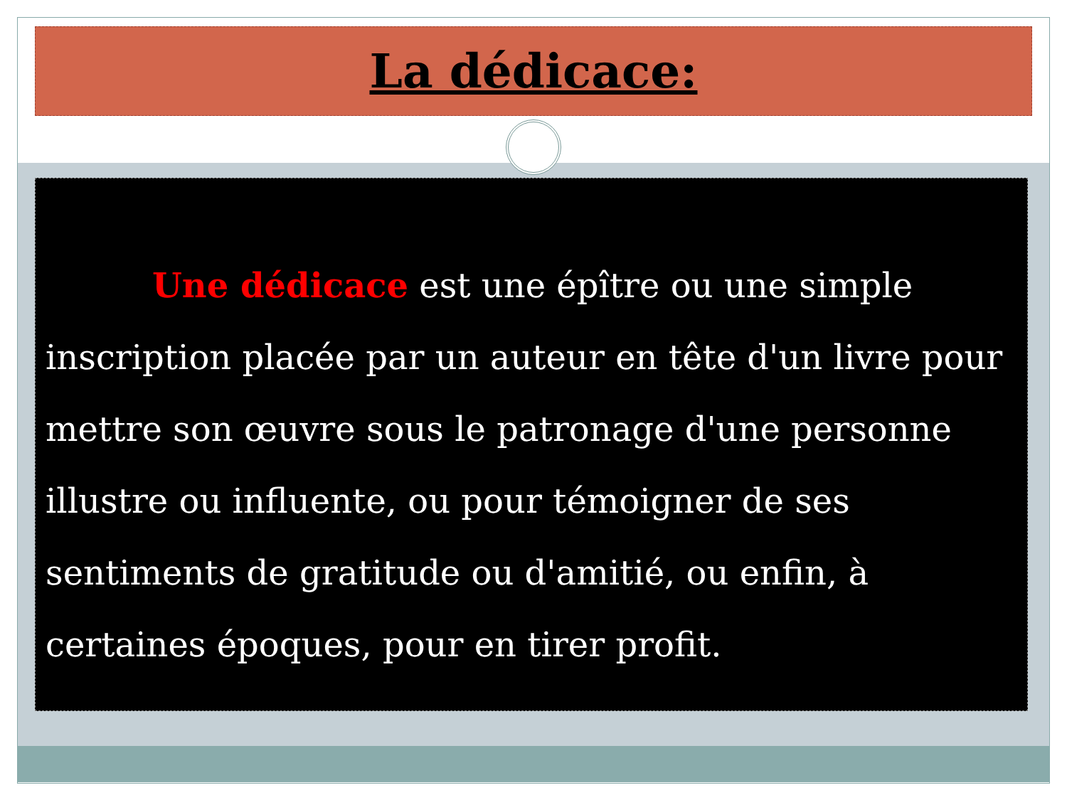La dédicace:
Une dédicace est une épître ou une simple inscription placée par un auteur en tête d'un livre pour mettre son œuvre sous le patronage d'une personne illustre ou influente, ou pour témoigner de ses sentiments de gratitude ou d'amitié, ou enfin, à certaines époques, pour en tirer profit.